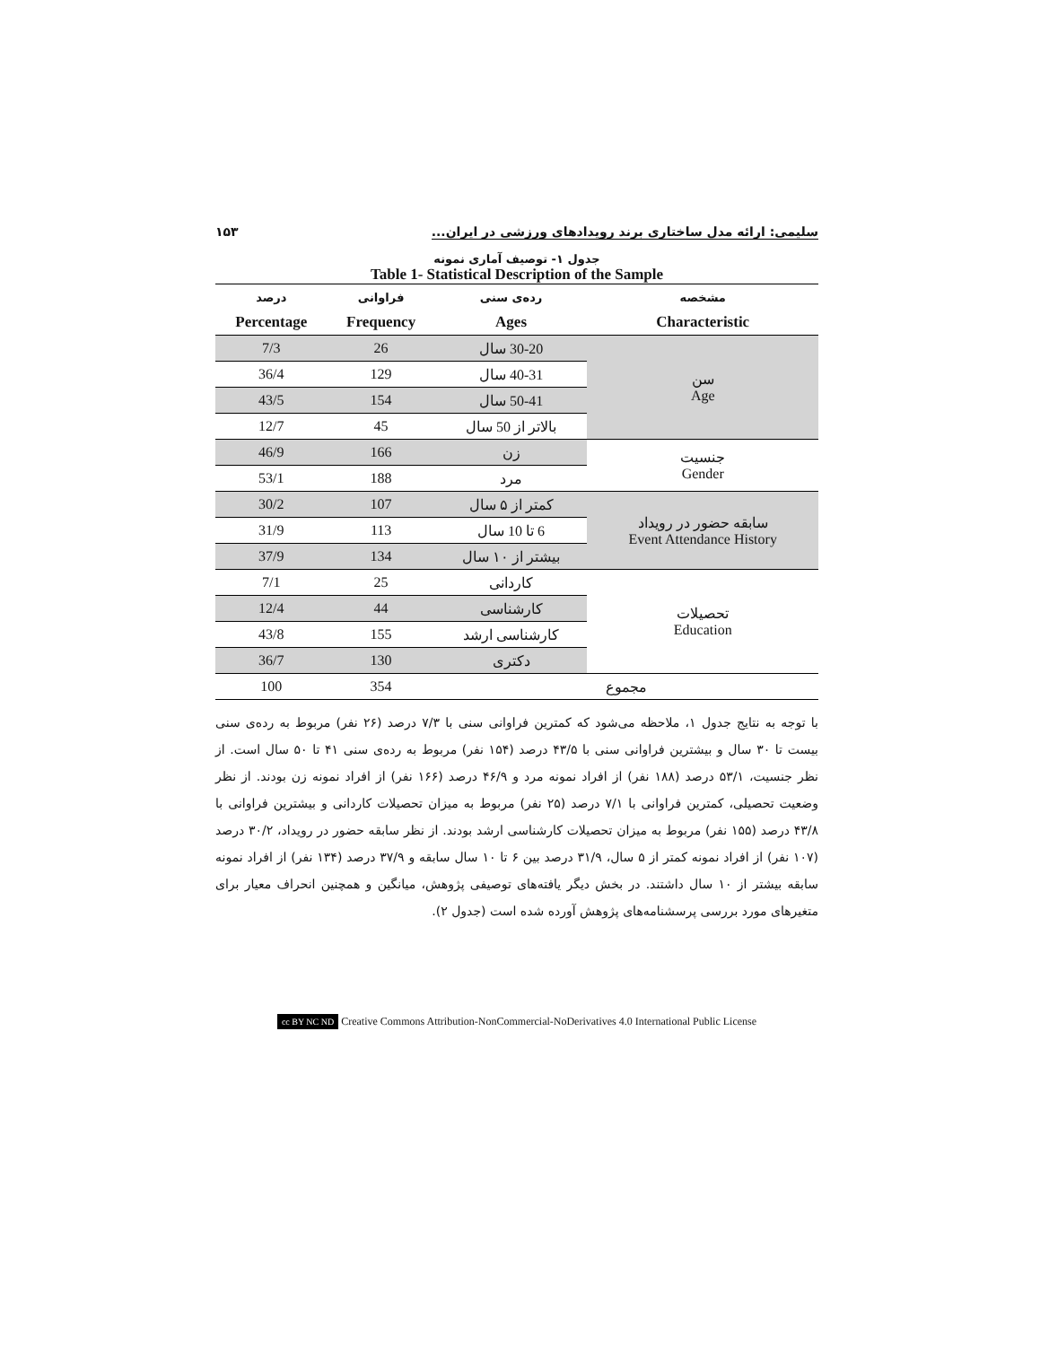سلیمی: ارائه مدل ساختاری برند رویدادهای ورزشی در ایران... ۱۵۳
جدول ۱- توصیف آماری نمونه
Table 1- Statistical Description of the Sample
| مشخصه | رده‌ی سنی | فراوانی | درصد |
| --- | --- | --- | --- |
| Characteristic | Ages | Frequency | Percentage |
| سن Age | 30-20 سال | 26 | 7/3 |
| | 40-31 سال | 129 | 36/4 |
| | 50-41 سال | 154 | 43/5 |
| | بالاتر از 50 سال | 45 | 12/7 |
| جنسیت Gender | زن | 166 | 46/9 |
| | مرد | 188 | 53/1 |
| سابقه حضور در رویداد Event Attendance History | کمتر از ۵ سال | 107 | 30/2 |
| | 6 تا 10 سال | 113 | 31/9 |
| | بیشتر از ۱۰ سال | 134 | 37/9 |
| تحصیلات Education | کاردانی | 25 | 7/1 |
| | کارشناسی | 44 | 12/4 |
| | کارشناسی ارشد | 155 | 43/8 |
| | دکتری | 130 | 36/7 |
| مجموع | | 354 | 100 |
با توجه به نتایج جدول ۱، ملاحظه می‌شود که کمترین فراوانی سنی با ۷/۳ درصد (۲۶ نفر) مربوط به رده‌ی سنی بیست تا ۳۰ سال و بیشترین فراوانی سنی با ۴۳/۵ درصد (۱۵۴ نفر) مربوط به رده‌ی سنی ۴۱ تا ۵۰ سال است. از نظر جنسیت، ۵۳/۱ درصد (۱۸۸ نفر) از افراد نمونه مرد و ۴۶/۹ درصد (۱۶۶ نفر) از افراد نمونه زن بودند. از نظر وضعیت تحصیلی، کمترین فراوانی با ۷/۱ درصد (۲۵ نفر) مربوط به میزان تحصیلات کاردانی و بیشترین فراوانی با ۴۳/۸ درصد (۱۵۵ نفر) مربوط به میزان تحصیلات کارشناسی ارشد بودند. از نظر سابقه حضور در رویداد، ۳۰/۲ درصد (۱۰۷ نفر) از افراد نمونه کمتر از ۵ سال، ۳۱/۹ درصد بین ۶ تا ۱۰ سال سابقه و ۳۷/۹ درصد (۱۳۴ نفر) از افراد نمونه سابقه بیشتر از ۱۰ سال داشتند. در بخش دیگر یافته‌های توصیفی پژوهش، میانگین و همچنین انحراف معیار برای متغیرهای مورد بررسی پرسشنامه‌های پژوهش آورده شده است (جدول ۲).
cc BY NC ND Creative Commons Attribution-NonCommercial-NoDerivatives 4.0 International Public License